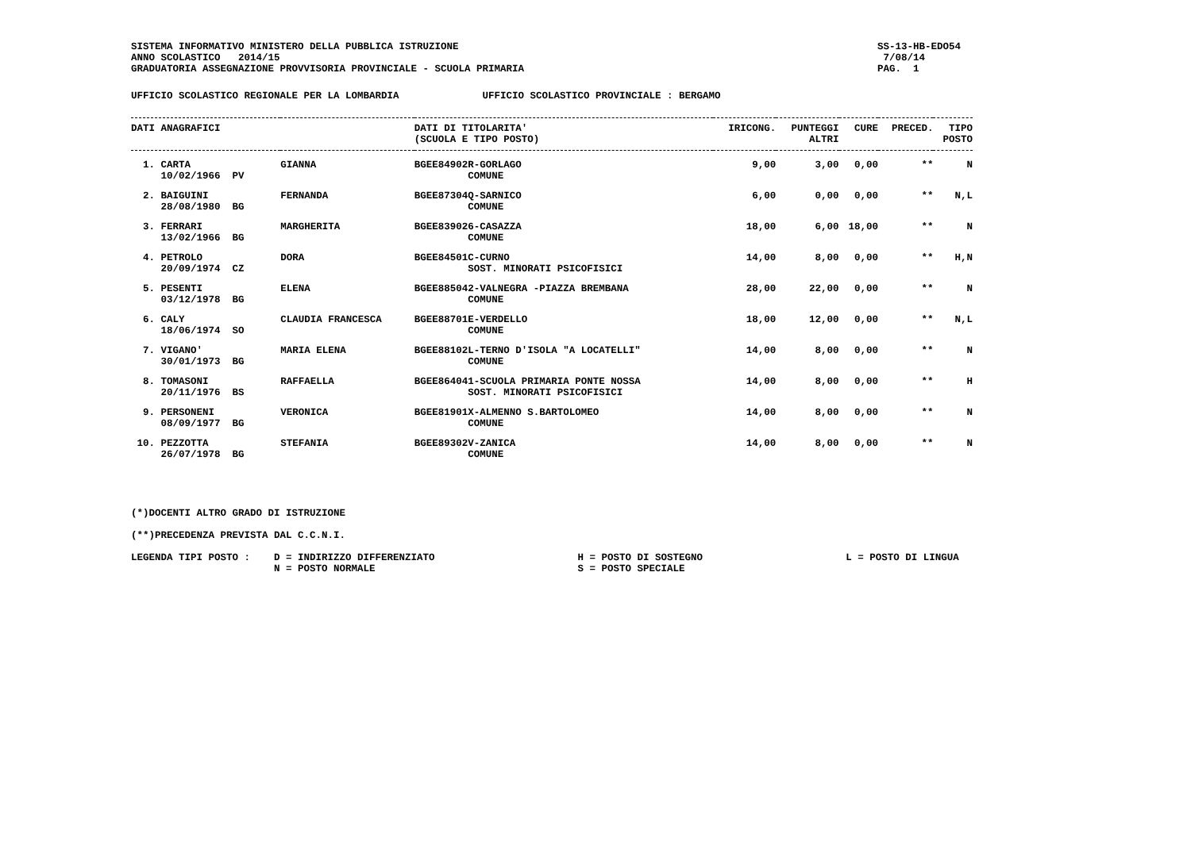SISTEMA INFORMATIVO MINISTERO DELLA PUBBLICA ISTRUZIONE
ANNO SCOLASTICO   2014/15
GRADUATORIA ASSEGNAZIONE PROVVISORIA PROVINCIALE - SCUOLA PRIMARIA
SS-13-HB-EDO54
 7/08/14
PAG.  1
UFFICIO SCOLASTICO REGIONALE PER LA LOMBARDIA              UFFICIO SCOLASTICO PROVINCIALE : BERGAMO
| DATI ANAGRAFICI | | | DATI DI TITOLARITA' (SCUOLA E TIPO POSTO) | IRICONG. | PUNTEGGI ALTRI | CURE | PRECED. | TIPO POSTO |
| --- | --- | --- | --- | --- | --- | --- | --- | --- |
| 1. CARTA 10/02/1966 PV | GIANNA | | BGEE84902R-GORLAGO COMUNE | 9,00 | 3,00 | 0,00 | ** | N |
| 2. BAIGUINI 28/08/1980 BG | FERNANDA | | BGEE87304Q-SARNICO COMUNE | 6,00 | 0,00 | 0,00 | ** | N,L |
| 3. FERRARI 13/02/1966 BG | MARGHERITA | | BGEE839026-CASAZZA COMUNE | 18,00 | 6,00 | 18,00 | ** | N |
| 4. PETROLO 20/09/1974 CZ | DORA | | BGEE84501C-CURNO SOST. MINORATI PSICOFISICI | 14,00 | 8,00 | 0,00 | ** | H,N |
| 5. PESENTI 03/12/1978 BG | ELENA | | BGEE885042-VALNEGRA -PIAZZA BREMBANA COMUNE | 28,00 | 22,00 | 0,00 | ** | N |
| 6. CALY 18/06/1974 SO | CLAUDIA FRANCESCA | | BGEE88701E-VERDELLO COMUNE | 18,00 | 12,00 | 0,00 | ** | N,L |
| 7. VIGANO' 30/01/1973 BG | MARIA ELENA | | BGEE88102L-TERNO D'ISOLA "A LOCATELLI" COMUNE | 14,00 | 8,00 | 0,00 | ** | N |
| 8. TOMASONI 20/11/1976 BS | RAFFAELLA | | BGEE864041-SCUOLA PRIMARIA PONTE NOSSA SOST. MINORATI PSICOFISICI | 14,00 | 8,00 | 0,00 | ** | H |
| 9. PERSONENI 08/09/1977 BG | VERONICA | | BGEE81901X-ALMENNO S.BARTOLOMEO COMUNE | 14,00 | 8,00 | 0,00 | ** | N |
| 10. PEZZOTTA 26/07/1978 BG | STEFANIA | | BGEE89302V-ZANICA COMUNE | 14,00 | 8,00 | 0,00 | ** | N |
(*)DOCENTI ALTRO GRADO DI ISTRUZIONE

(**)PRECEDENZA PREVISTA DAL C.C.N.I.

LEGENDA TIPI POSTO :    D = INDIRIZZO DIFFERENZIATO                        H = POSTO DI SOSTEGNO                        L = POSTO DI LINGUA
                        N = POSTO NORMALE                                  S = POSTO SPECIALE